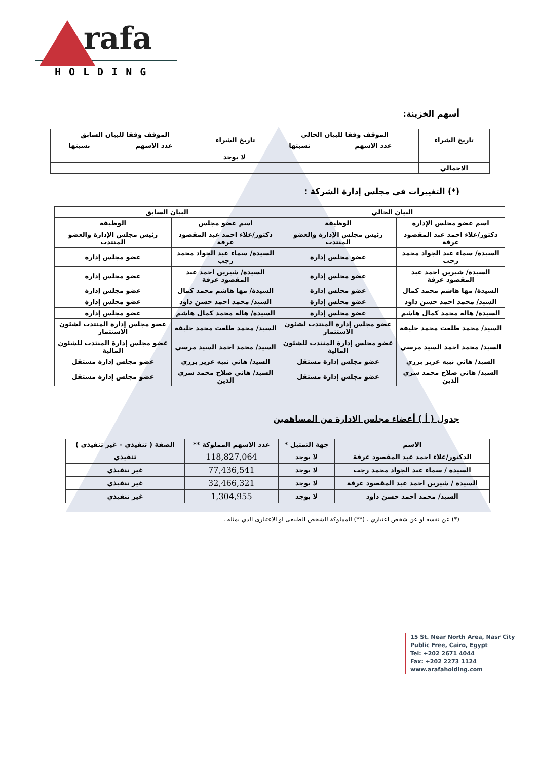rafa
HOLDING
أسهم الخزينة:
| تاريخ الشراء | الموقف وفقا للبيان الحالي | | تاريخ الشراء | الموقف وفقا للبيان السابق | |
| --- | --- | --- | --- | --- | --- |
| | عدد الاسهم | نسبتها | | عدد الاسهم | نسبتها |
| | لا يوجد | | | | |
| الاجمالي | | | | | |
(*) التغييرات في مجلس إدارة الشركة :
| البيان الحالي | | البيان السابق | |
| --- | --- | --- | --- |
| اسم عضو مجلس الإدارة | الوظيفة | اسم عضو مجلس | الوظيفة |
| دكتور/علاء احمد عبد المقصود عرفة | رئيس مجلس الإدارة والعضو المنتدب | دكتور/علاء احمد عبد المقصود عرفة | رئيس مجلس الإدارة والعضو المنتدب |
| السيدة/ سماء عبد الجواد محمد رجب | عضو مجلس إدارة | السيدة/ سماء عبد الجواد محمد رجب | عضو مجلس إدارة |
| السيدة/ شيرين احمد عبد المقصود عرفة | عضو مجلس إدارة | السيدة/ شيرين احمد عبد المقصود عرفة | عضو مجلس إدارة |
| السيدة/ مها هاشم محمد كمال | عضو مجلس إدارة | السيدة/ مها هاشم محمد كمال | عضو مجلس إدارة |
| السيد/ محمد احمد حسن داود | عضو مجلس إدارة | السيد/ محمد احمد حسن داود | عضو مجلس إدارة |
| السيدة/ هاله محمد كمال هاشم | عضو مجلس إدارة | السيدة/ هاله محمد كمال هاشم | عضو مجلس إدارة |
| السيد/ محمد طلعت محمد خليفة | عضو مجلس إدارة المنتدب لشئون الاستثمار | السيد/ محمد طلعت محمد خليفة | عضو مجلس إدارة المنتدب لشئون الاستثمار |
| السيد/ محمد احمد السيد مرسي | عضو مجلس إدارة المنتدب للشئون المالية | السيد/ محمد احمد السيد مرسي | عضو مجلس إدارة المنتدب للشئون المالية |
| السيد/ هاني نبيه عزيز برزي | عضو مجلس إدارة مستقل | السيد/ هاني نبيه عزيز برزي | عضو مجلس إدارة مستقل |
| السيد/ هاني صلاح محمد سري الدين | عضو مجلس إدارة مستقل | السيد/ هاني صلاح محمد سري الدين | عضو مجلس إدارة مستقل |
جدول ( أ ) أعضاء مجلس الادارة من المساهمين
| الاسم | جهة التمثيل * | عدد الاسهم المملوكة ** | الصفة ( تنفيذي – غير تنفيذى ) |
| --- | --- | --- | --- |
| الدكتور/علاء احمد عبد المقصود عرفة | لا يوجد | 118,827,064 | تنفيذي |
| السيدة / سماء عبد الجواد محمد رجب | لا يوجد | 77,436,541 | غير تنفيذي |
| السيدة / شيرين احمد عبد المقصود عرفة | لا يوجد | 32,466,321 | غير تنفيذي |
| السيد/ محمد احمد حسن داود | لا يوجد | 1,304,955 | غير تنفيذي |
(*) عن نفسه او عن شخص اعتباري . (**) المملوكة للشخص الطبيعى او الاعتبارى الذي يمثله .
15 St. Near North Area, Nasr City
Public Free, Cairo, Egypt
Tel: +202 2671 4044
Fax: +202 2273 1124
www.arafaholding.com